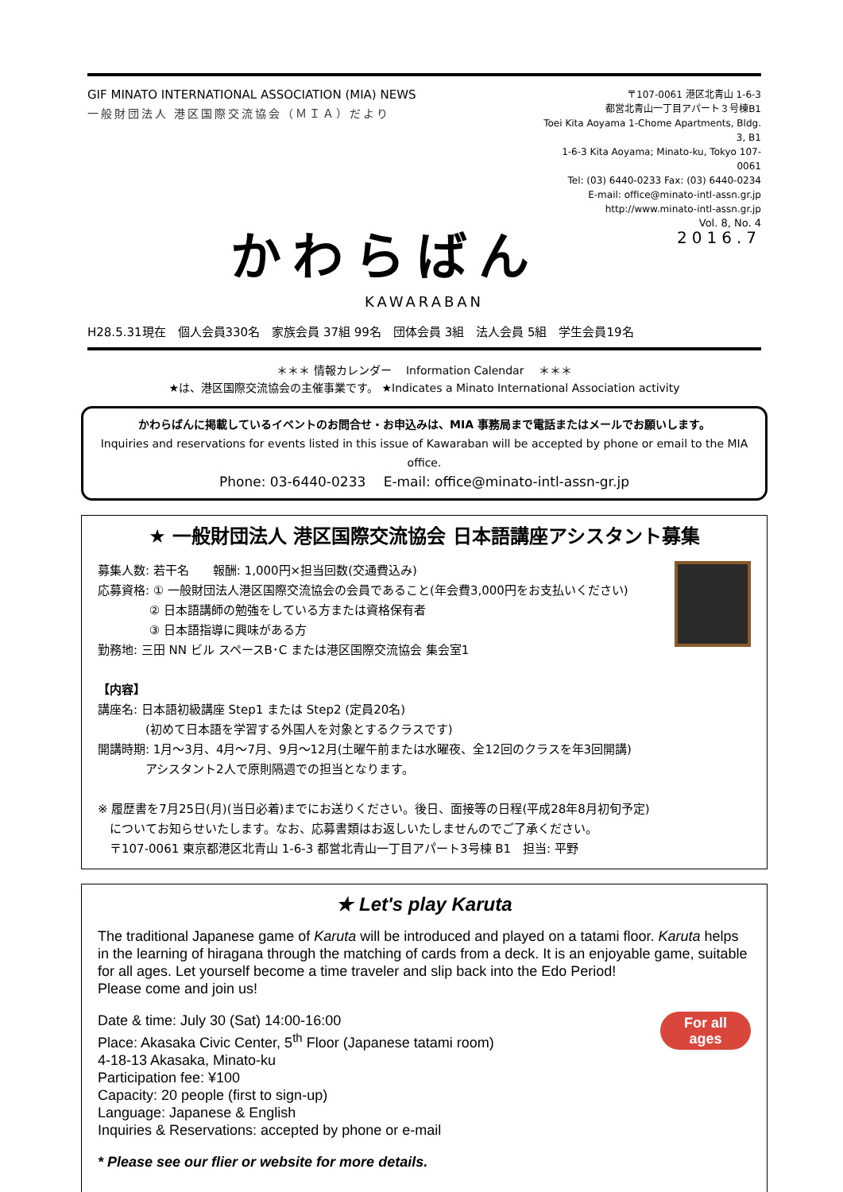GIF MINATO INTERNATIONAL ASSOCIATION (MIA) NEWS
一般財団法人 港区国際交流協会（ＭＩＡ）だより
〒107-0061 港区北青山 1-6-3
都営北青山一丁目アパート３号棟B1
Toei Kita Aoyama 1-Chome Apartments, Bldg. 3, B1
1-6-3 Kita Aoyama; Minato-ku, Tokyo 107-0061
Tel: (03) 6440-0233 Fax: (03) 6440-0234
E-mail: office@minato-intl-assn.gr.jp
http://www.minato-intl-assn.gr.jp
Vol. 8, No. 4
2016.7
かわらばん
KAWARABAN
H28.5.31現在　個人会員330名　家族会員 37組 99名　団体会員 3組　法人会員 5組　学生会員19名
＊＊＊ 情報カレンダー　 Information Calendar　 ＊＊＊
★は、港区国際交流協会の主催事業です。 ★Indicates a Minato International Association activity
かわらばんに掲載しているイベントのお問合せ・お申込みは、MIA 事務局まで電話またはメールでお願いします。
Inquiries and reservations for events listed in this issue of Kawaraban will be accepted by phone or email to the MIA office.
Phone: 03-6440-0233　 E-mail: office@minato-intl-assn-gr.jp
★ 一般財団法人 港区国際交流協会 日本語講座アシスタント募集
募集人数: 若干名　　報酬: 1,000円×担当回数(交通費込み)
応募資格: ① 一般財団法人港区国際交流協会の会員であること(年会費3,000円をお支払いください)
　　　　 ② 日本語講師の勉強をしている方または資格保有者
　　　　 ③ 日本語指導に興味がある方
勤務地: 三田 NN ビル スペースB･C または港区国際交流協会 集会室1
【内容】
講座名: 日本語初級講座 Step1 または Step2 (定員20名)
　　　　(初めて日本語を学習する外国人を対象とするクラスです)
開講時期: 1月～3月、4月～7月、9月～12月(土曜午前または水曜夜、全12回のクラスを年3回開講)
　　　　アシスタント2人で原則隔週での担当となります。
※ 履歴書を7月25日(月)(当日必着)までにお送りください。後日、面接等の日程(平成28年8月初旬予定)
　についてお知らせいたします。なお、応募書類はお返しいたしませんのでご了承ください。
　〒107-0061 東京都港区北青山 1-6-3 都営北青山一丁目アパート3号棟 B1　担当: 平野
★ Let's play Karuta
The traditional Japanese game of Karuta will be introduced and played on a tatami floor. Karuta helps in the learning of hiragana through the matching of cards from a deck. It is an enjoyable game, suitable for all ages. Let yourself become a time traveler and slip back into the Edo Period!
Please come and join us!
For all
ages
Date & time: July 30 (Sat) 14:00-16:00
Place: Akasaka Civic Center, 5<sup>th</sup> Floor (Japanese tatami room)
4-18-13 Akasaka, Minato-ku
Participation fee: ¥100
Capacity: 20 people (first to sign-up)
Language: Japanese & English
Inquiries & Reservations: accepted by phone or e-mail
* Please see our flier or website for more details.